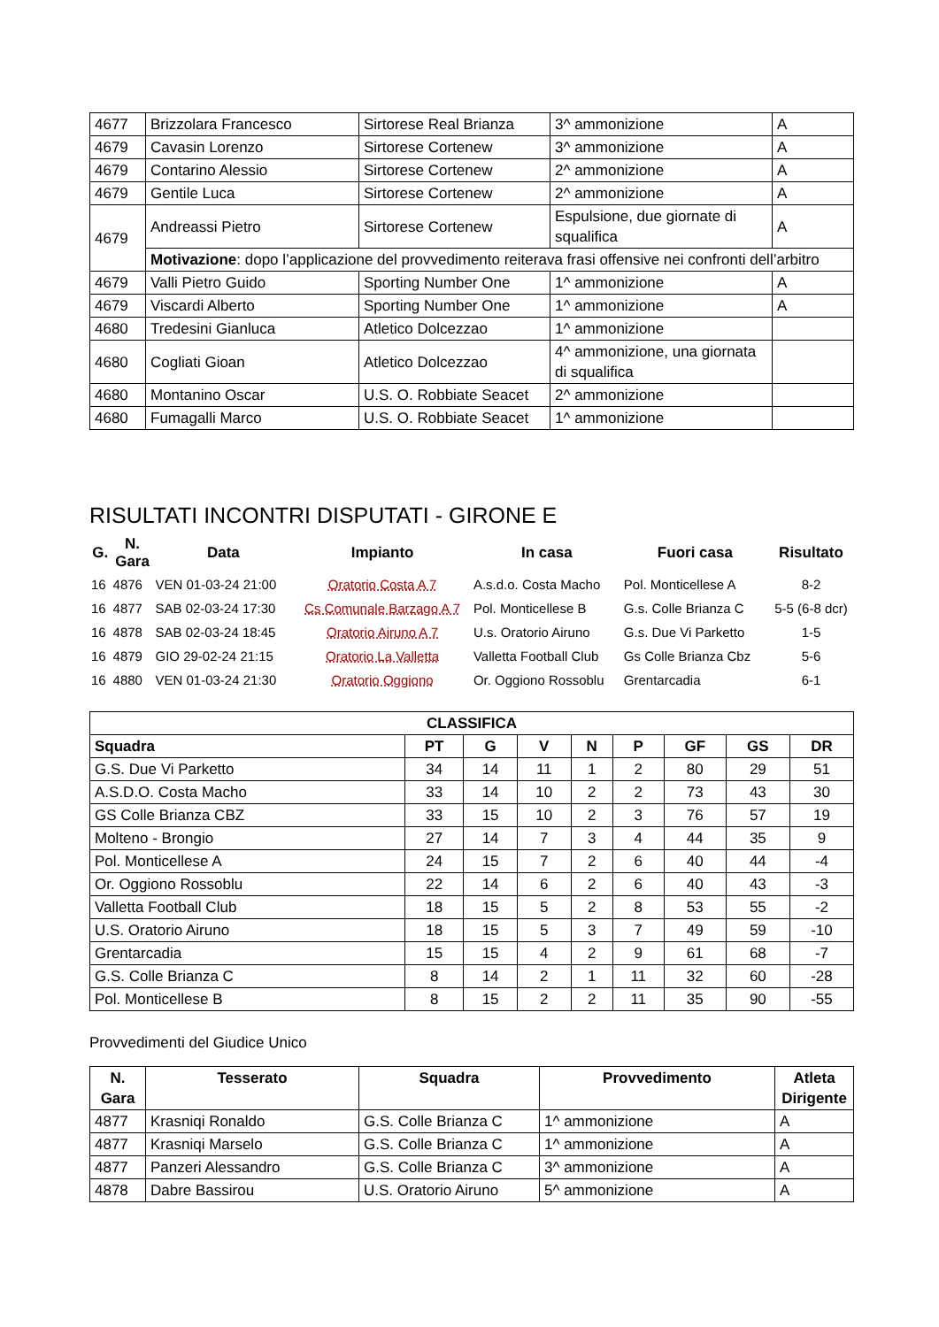| 4677 | Brizzolara Francesco | Sirtorese Real Brianza | 3^ ammonizione | A |
| 4679 | Cavasin Lorenzo | Sirtorese Cortenew | 3^ ammonizione | A |
| 4679 | Contarino Alessio | Sirtorese Cortenew | 2^ ammonizione | A |
| 4679 | Gentile Luca | Sirtorese Cortenew | 2^ ammonizione | A |
| 4679 | Andreassi Pietro | Sirtorese Cortenew | Espulsione, due giornate di squalifica | A |
| | Motivazione : dopo l’applicazione del provvedimento reiterava frasi offensive nei confronti dell’arbitro | | | |
| 4679 | Valli Pietro Guido | Sporting Number One | 1^ ammonizione | A |
| 4679 | Viscardi Alberto | Sporting Number One | 1^ ammonizione | A |
| 4680 | Tredesini Gianluca | Atletico Dolcezzao | 1^ ammonizione | |
| 4680 | Cogliati Gioan | Atletico Dolcezzao | 4^ ammonizione, una giornata di squalifica | |
| 4680 | Montanino Oscar | U.S. O. Robbiate Seacet | 2^ ammonizione | |
| 4680 | Fumagalli Marco | U.S. O. Robbiate Seacet | 1^ ammonizione | |
RISULTATI INCONTRI DISPUTATI - GIRONE E
| G. | N. Gara | Data | Impianto | In casa | Fuori casa | Risultato |
| --- | --- | --- | --- | --- | --- | --- |
| 16 | 4876 | VEN 01-03-24 21:00 | Oratorio Costa A 7 | A.s.d.o. Costa Macho | Pol. Monticellese A | 8-2 |
| 16 | 4877 | SAB 02-03-24 17:30 | Cs Comunale Barzago A 7 | Pol. Monticellese B | G.s. Colle Brianza C | 5-5 (6-8 dcr) |
| 16 | 4878 | SAB 02-03-24 18:45 | Oratorio Airuno A 7 | U.s. Oratorio Airuno | G.s. Due Vi Parketto | 1-5 |
| 16 | 4879 | GIO 29-02-24 21:15 | Oratorio La Valletta | Valletta Football Club | Gs Colle Brianza Cbz | 5-6 |
| 16 | 4880 | VEN 01-03-24 21:30 | Oratorio Oggiono | Or. Oggiono Rossoblu | Grentarcadia | 6-1 |
| CLASSIFICA | | | | | | | | |
| --- | --- | --- | --- | --- | --- | --- | --- | --- |
| Squadra | PT | G | V | N | P | GF | GS | DR |
| G.S. Due Vi Parketto | 34 | 14 | 11 | 1 | 2 | 80 | 29 | 51 |
| A.S.D.O. Costa Macho | 33 | 14 | 10 | 2 | 2 | 73 | 43 | 30 |
| GS Colle Brianza CBZ | 33 | 15 | 10 | 2 | 3 | 76 | 57 | 19 |
| Molteno - Brongio | 27 | 14 | 7 | 3 | 4 | 44 | 35 | 9 |
| Pol. Monticellese A | 24 | 15 | 7 | 2 | 6 | 40 | 44 | -4 |
| Or. Oggiono Rossoblu | 22 | 14 | 6 | 2 | 6 | 40 | 43 | -3 |
| Valletta Football Club | 18 | 15 | 5 | 2 | 8 | 53 | 55 | -2 |
| U.S. Oratorio Airuno | 18 | 15 | 5 | 3 | 7 | 49 | 59 | -10 |
| Grentarcadia | 15 | 15 | 4 | 2 | 9 | 61 | 68 | -7 |
| G.S. Colle Brianza C | 8 | 14 | 2 | 1 | 11 | 32 | 60 | -28 |
| Pol. Monticellese B | 8 | 15 | 2 | 2 | 11 | 35 | 90 | -55 |
Provvedimenti del Giudice Unico
| N. Gara | Tesserato | Squadra | Provvedimento | Atleta Dirigente |
| --- | --- | --- | --- | --- |
| 4877 | Krasniqi Ronaldo | G.S. Colle Brianza C | 1^ ammonizione | A |
| 4877 | Krasniqi Marselo | G.S. Colle Brianza C | 1^ ammonizione | A |
| 4877 | Panzeri Alessandro | G.S. Colle Brianza C | 3^ ammonizione | A |
| 4878 | Dabre Bassirou | U.S. Oratorio Airuno | 5^ ammonizione | A |